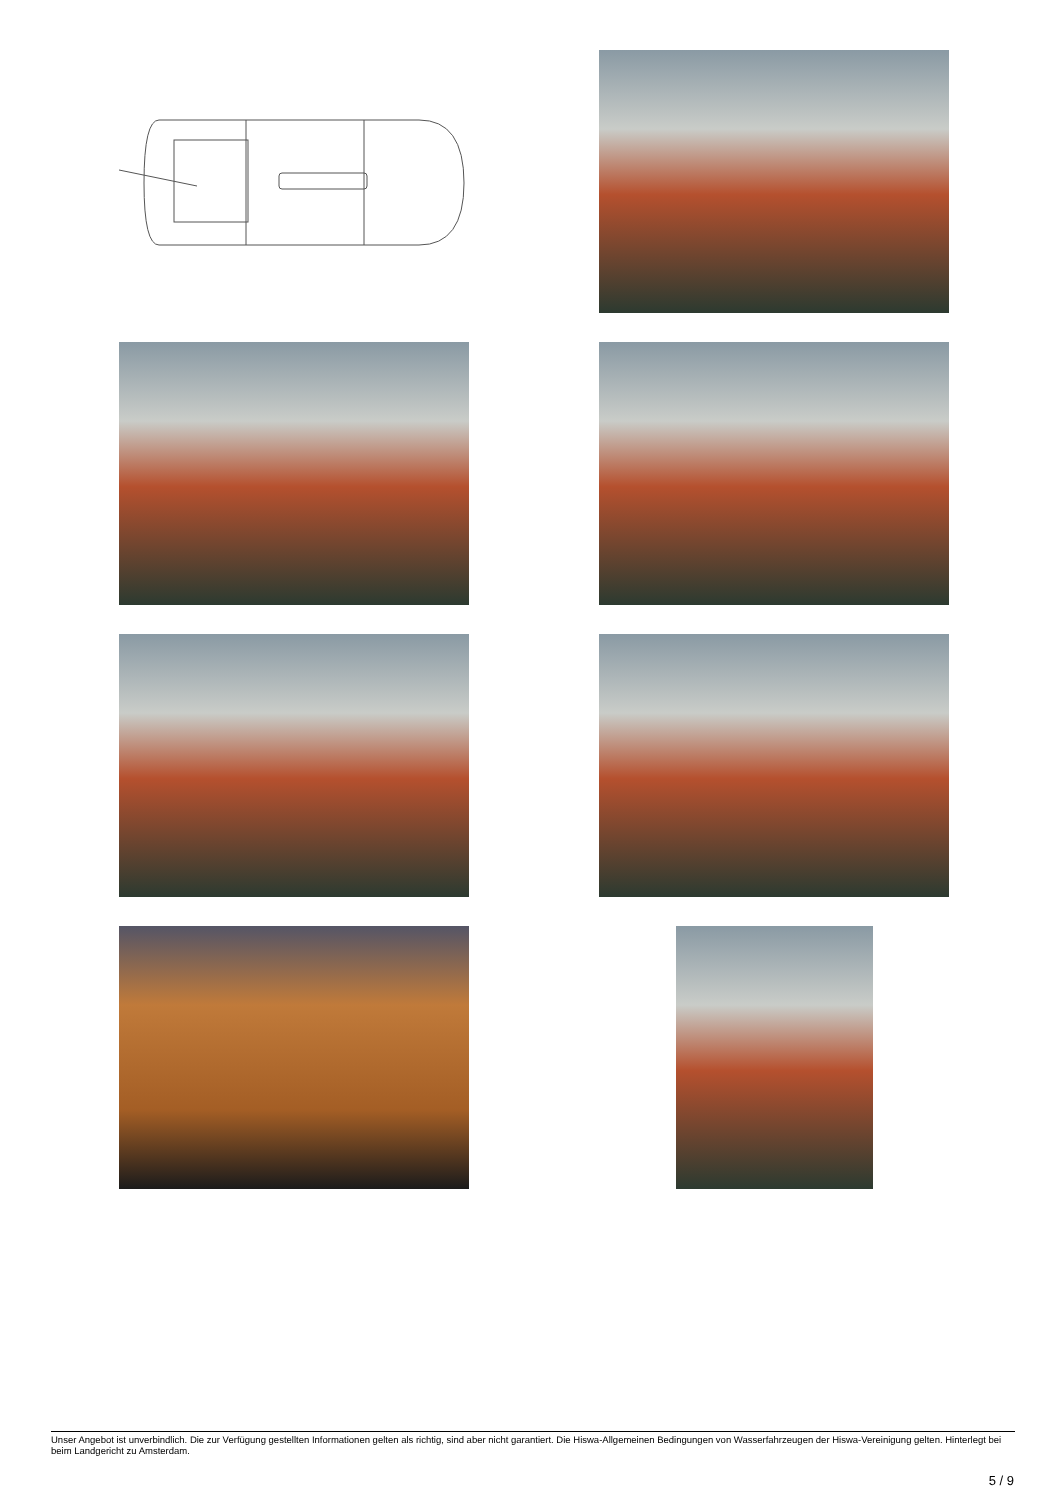Unser Angebot ist unverbindlich. Die zur Verfügung gestellten Informationen gelten als richtig, sind aber nicht garantiert. Die Hiswa-Allgemeinen Bedingungen von Wasserfahrzeugen der Hiswa-Vereinigung gelten. Hinterlegt bei beim Landgericht zu Amsterdam.
5 / 9